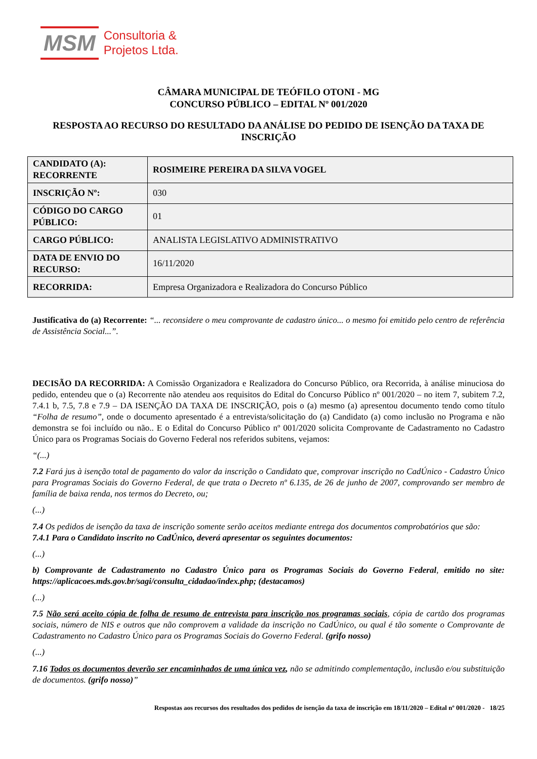MSM
Consultoria &
Projetos Ltda.
CÂMARA MUNICIPAL DE TEÓFILO OTONI - MG
CONCURSO PÚBLICO – EDITAL Nº 001/2020
RESPOSTA AO RECURSO DO RESULTADO DA ANÁLISE DO PEDIDO DE ISENÇÃO DA TAXA DE INSCRIÇÃO
| CANDIDATO (A): RECORRENTE | ROSIMEIRE PEREIRA DA SILVA VOGEL |
| INSCRIÇÃO Nº: | 030 |
| CÓDIGO DO CARGO PÚBLICO: | 01 |
| CARGO PÚBLICO: | ANALISTA LEGISLATIVO ADMINISTRATIVO |
| DATA DE ENVIO DO RECURSO: | 16/11/2020 |
| RECORRIDA: | Empresa Organizadora e Realizadora do Concurso Público |
Justificativa do (a) Recorrente: “... reconsidere o meu comprovante de cadastro único... o mesmo foi emitido pelo centro de referência de Assistência Social...”.
DECISÃO DA RECORRIDA: A Comissão Organizadora e Realizadora do Concurso Público, ora Recorrida, à análise minuciosa do pedido, entendeu que o (a) Recorrente não atendeu aos requisitos do Edital do Concurso Público nº 001/2020 – no item 7, subitem 7.2, 7.4.1 b, 7.5, 7.8 e 7.9 – DA ISENÇÃO DA TAXA DE INSCRIÇÃO, pois o (a) mesmo (a) apresentou documento tendo como título “Folha de resumo”, onde o documento apresentado é a entrevista/solicitação do (a) Candidato (a) como inclusão no Programa e não demonstra se foi incluído ou não.. E o Edital do Concurso Público nº 001/2020 solicita Comprovante de Cadastramento no Cadastro Único para os Programas Sociais do Governo Federal nos referidos subitens, vejamos:
“(...)
7.2 Fará jus à isenção total de pagamento do valor da inscrição o Candidato que, comprovar inscrição no CadÚnico - Cadastro Único para Programas Sociais do Governo Federal, de que trata o Decreto nº 6.135, de 26 de junho de 2007, comprovando ser membro de família de baixa renda, nos termos do Decreto, ou;
(...)
7.4 Os pedidos de isenção da taxa de inscrição somente serão aceitos mediante entrega dos documentos comprobatórios que são:
7.4.1 Para o Candidato inscrito no CadÚnico, deverá apresentar os seguintes documentos:
(...)
b) Comprovante de Cadastramento no Cadastro Único para os Programas Sociais do Governo Federal, emitido no site: https://aplicacoes.mds.gov.br/sagi/consulta_cidadao/index.php; (destacamos)
(...)
7.5 Não será aceito cópia de folha de resumo de entrevista para inscrição nos programas sociais, cópia de cartão dos programas sociais, número de NIS e outros que não comprovem a validade da inscrição no CadÚnico, ou qual é tão somente o Comprovante de Cadastramento no Cadastro Único para os Programas Sociais do Governo Federal. (grifo nosso)
(...)
7.16 Todos os documentos deverão ser encaminhados de uma única vez, não se admitindo complementação, inclusão e/ou substituição de documentos. (grifo nosso)”
Respostas aos recursos dos resultados dos pedidos de isenção da taxa de inscrição em 18/11/2020 – Edital nº 001/2020 - 18/25